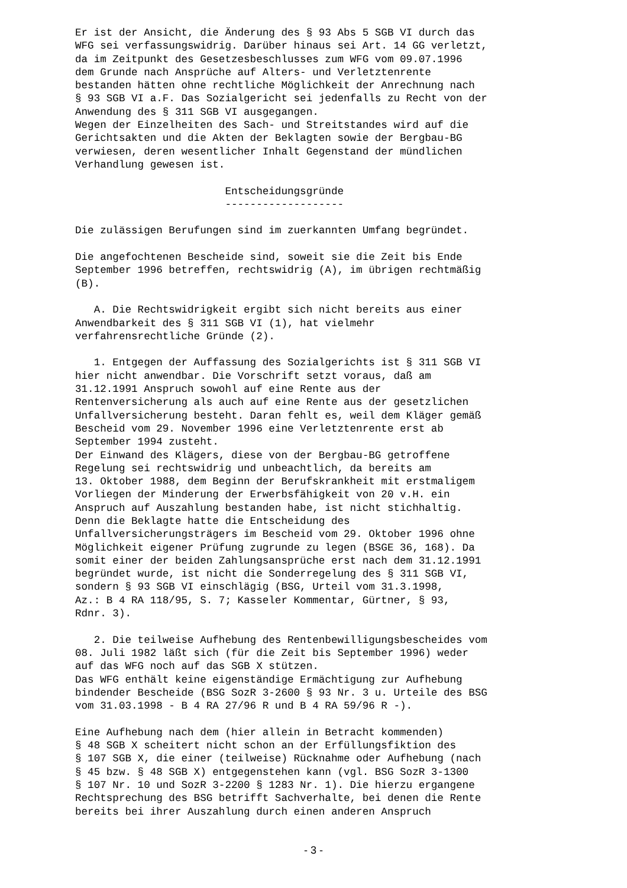Er ist der Ansicht, die Änderung des § 93 Abs 5 SGB VI durch das
WFG sei verfassungswidrig. Darüber hinaus sei Art. 14 GG verletzt,
da im Zeitpunkt des Gesetzesbeschlusses zum WFG vom 09.07.1996
dem Grunde nach Ansprüche auf Alters- und Verletztenrente
bestanden hätten ohne rechtliche Möglichkeit der Anrechnung nach
§ 93 SGB VI a.F. Das Sozialgericht sei jedenfalls zu Recht von der
Anwendung des § 311 SGB VI ausgegangen.
Wegen der Einzelheiten des Sach- und Streitstandes wird auf die
Gerichtsakten und die Akten der Beklagten sowie der Bergbau-BG
verwiesen, deren wesentlicher Inhalt Gegenstand der mündlichen
Verhandlung gewesen ist.

                        Entscheidungsgründe
                        -------------------

Die zulässigen Berufungen sind im zuerkannten Umfang begründet.

Die angefochtenen Bescheide sind, soweit sie die Zeit bis Ende
September 1996 betreffen, rechtswidrig (A), im übrigen rechtmäßig
(B).

   A. Die Rechtswidrigkeit ergibt sich nicht bereits aus einer
Anwendbarkeit des § 311 SGB VI (1), hat vielmehr
verfahrensrechtliche Gründe (2).

   1. Entgegen der Auffassung des Sozialgerichts ist § 311 SGB VI
hier nicht anwendbar. Die Vorschrift setzt voraus, daß am
31.12.1991 Anspruch sowohl auf eine Rente aus der
Rentenversicherung als auch auf eine Rente aus der gesetzlichen
Unfallversicherung besteht. Daran fehlt es, weil dem Kläger gemäß
Bescheid vom 29. November 1996 eine Verletztenrente erst ab
September 1994 zusteht.
Der Einwand des Klägers, diese von der Bergbau-BG getroffene
Regelung sei rechtswidrig und unbeachtlich, da bereits am
13. Oktober 1988, dem Beginn der Berufskrankheit mit erstmaligem
Vorliegen der Minderung der Erwerbsfähigkeit von 20 v.H. ein
Anspruch auf Auszahlung bestanden habe, ist nicht stichhaltig.
Denn die Beklagte hatte die Entscheidung des
Unfallversicherungsträgers im Bescheid vom 29. Oktober 1996 ohne
Möglichkeit eigener Prüfung zugrunde zu legen (BSGE 36, 168). Da
somit einer der beiden Zahlungsansprüche erst nach dem 31.12.1991
begründet wurde, ist nicht die Sonderregelung des § 311 SGB VI,
sondern § 93 SGB VI einschlägig (BSG, Urteil vom 31.3.1998,
Az.: B 4 RA 118/95, S. 7; Kasseler Kommentar, Gürtner, § 93,
Rdnr. 3).

   2. Die teilweise Aufhebung des Rentenbewilligungsbescheides vom
08. Juli 1982 läßt sich (für die Zeit bis September 1996) weder
auf das WFG noch auf das SGB X stützen.
Das WFG enthält keine eigenständige Ermächtigung zur Aufhebung
bindender Bescheide (BSG SozR 3-2600 § 93 Nr. 3 u. Urteile des BSG
vom 31.03.1998 - B 4 RA 27/96 R und B 4 RA 59/96 R -).

Eine Aufhebung nach dem (hier allein in Betracht kommenden)
§ 48 SGB X scheitert nicht schon an der Erfüllungsfiktion des
§ 107 SGB X, die einer (teilweise) Rücknahme oder Aufhebung (nach
§ 45 bzw. § 48 SGB X) entgegenstehen kann (vgl. BSG SozR 3-1300
§ 107 Nr. 10 und SozR 3-2200 § 1283 Nr. 1). Die hierzu ergangene
Rechtsprechung des BSG betrifft Sachverhalte, bei denen die Rente
bereits bei ihrer Auszahlung durch einen anderen Anspruch
- 3 -